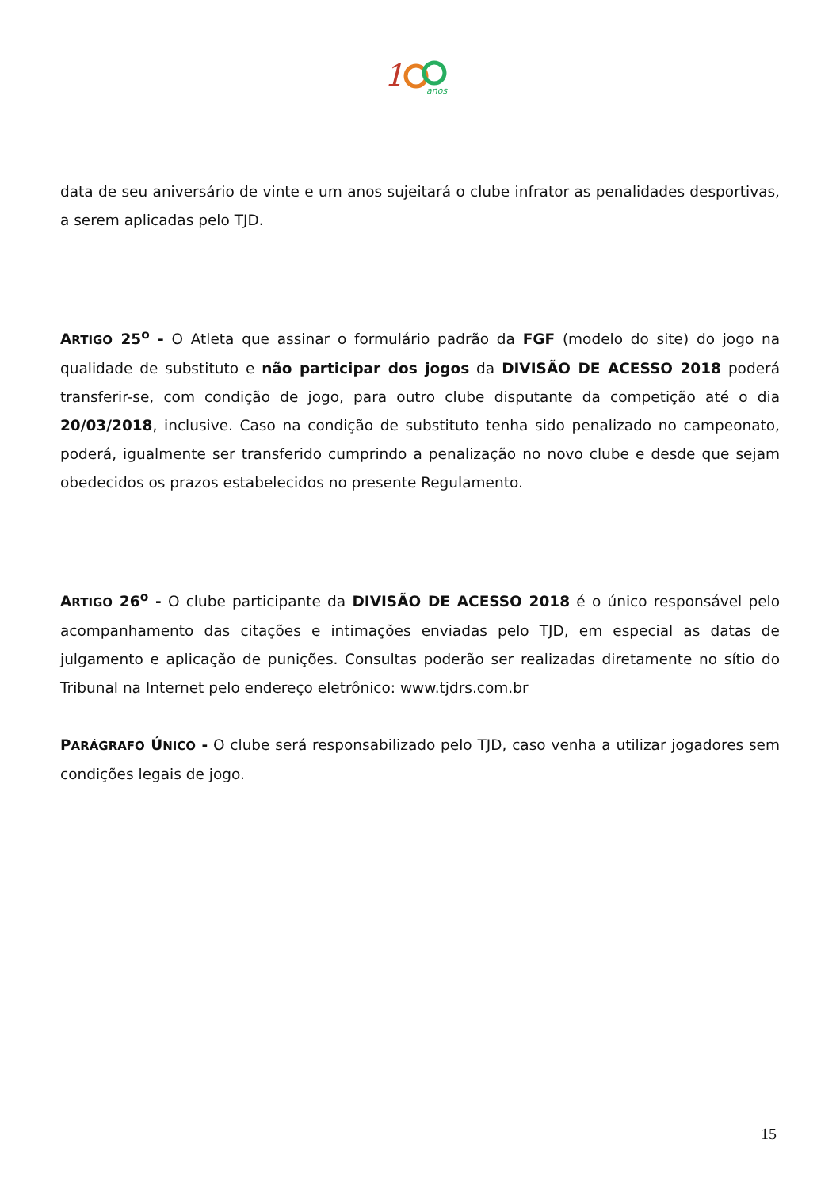1
anos
data de seu aniversário de vinte e um anos sujeitará o clube infrator as penalidades desportivas, a serem aplicadas pelo TJD.
ARTIGO 25<sup>o</sup> - O Atleta que assinar o formulário padrão da FGF (modelo do site) do jogo na qualidade de substituto e não participar dos jogos da DIVISÃO DE ACESSO 2018 poderá transferir-se, com condição de jogo, para outro clube disputante da competição até o dia 20/03/2018, inclusive. Caso na condição de substituto tenha sido penalizado no campeonato, poderá, igualmente ser transferido cumprindo a penalização no novo clube e desde que sejam obedecidos os prazos estabelecidos no presente Regulamento.
ARTIGO 26<sup>o</sup> - O clube participante da DIVISÃO DE ACESSO 2018 é o único responsável pelo acompanhamento das citações e intimações enviadas pelo TJD, em especial as datas de julgamento e aplicação de punições. Consultas poderão ser realizadas diretamente no sítio do Tribunal na Internet pelo endereço eletrônico: www.tjdrs.com.br
PARÁGRAFO ÚNICO - O clube será responsabilizado pelo TJD, caso venha a utilizar jogadores sem condições legais de jogo.
15